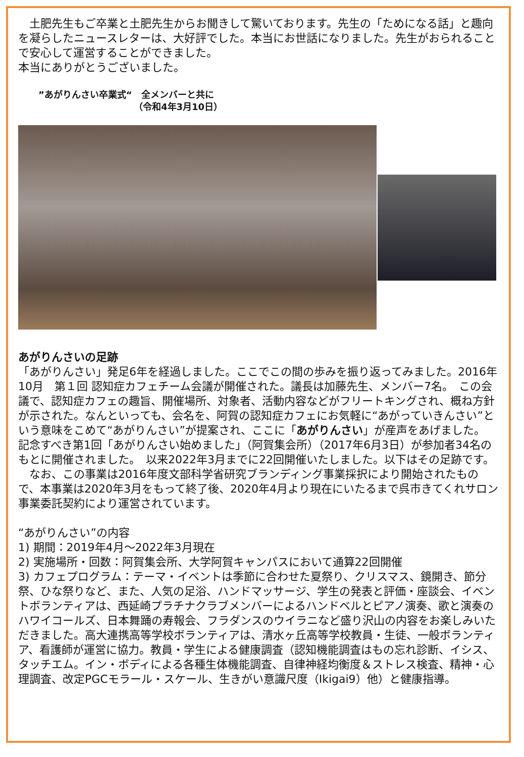土肥先生もご卒業と土肥先生からお聞きして驚いております。先生の「ためになる話」と趣向を凝らしたニュースレターは、大好評でした。本当にお世話になりました。先生がおられることで安心して運営することができました。
本当にありがとうございました。
”あがりんさい卒業式“　全メンバーと共に
　　　　　　　　　　　（令和4年3月10日）
あがりんさいの足跡
「あがりんさい」発足6年を経過しました。ここでこの間の歩みを振り返ってみました。2016年10月　第１回 認知症カフェチーム会議が開催された。議長は加藤先生、メンバー7名。　この会議で、認知症カフェの趣旨、開催場所、対象者、活動内容などがフリートキングされ、概ね方針が示された。なんといっても、会名を、阿賀の認知症カフェにお気軽に“あがっていきんさい”という意味をこめて“あがりんさい”が提案され、ここに「あがりんさい」が産声をあげました。
記念すべき第1回「あがりんさい始めました」（阿賀集会所）（2017年6月3日）が参加者34名のもとに開催されました。　以来2022年3月までに22回開催いたしました。以下はその足跡です。
　なお、この事業は2016年度文部科学省研究ブランディング事業採択により開始されたもので、本事業は2020年3月をもって終了後、2020年4月より現在にいたるまで呉市きてくれサロン事業委託契約により運営されています。
“あがりんさい”の内容
1) 期間：2019年4月～2022年3月現在
2) 実施場所・回数：阿賀集会所、大学阿賀キャンパスにおいて通算22回開催
3) カフェプログラム：テーマ・イベントは季節に合わせた夏祭り、クリスマス、鏡開き、節分祭、ひな祭りなど、また、人気の足浴、ハンドマッサージ、学生の発表と評価・座談会、イベントボランティアは、西延崎プラチナクラブメンバーによるハンドベルとピアノ演奏、歌と演奏のハワイコールズ、日本舞踊の寿報会、フラダンスのウイラニなど盛り沢山の内容をお楽しみいただきました。高大連携高等学校ボランティアは、清水ヶ丘高等学校教員・生徒、一般ボランティア、看護師が運営に協力。教員・学生による健康調査（認知機能調査はもの忘れ診断、イシス、タッチエム。イン・ボディによる各種生体機能調査、自律神経均衡度＆ストレス検査、精神・心理調査、改定PGCモラール・スケール、生きがい意識尺度（Ikigai9）他）と健康指導。